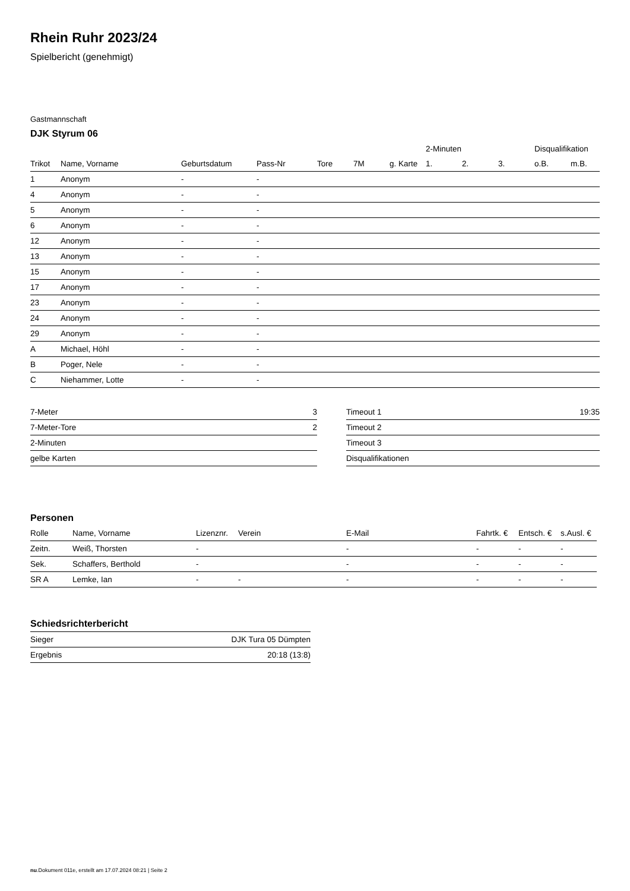Rhein Ruhr 2023/24
Spielbericht (genehmigt)
Gastmannschaft
DJK Styrum 06
| | | | | | | | 2-Minuten | | | Disqualifikation | |
| --- | --- | --- | --- | --- | --- | --- | --- | --- | --- | --- | --- |
| Trikot | Name, Vorname | Geburtsdatum | Pass-Nr | Tore | 7M | g. Karte | 1. | 2. | 3. | o.B. | m.B. |
| 1 | Anonym | - | - | | | | | | | | |
| 4 | Anonym | - | - | | | | | | | | |
| 5 | Anonym | - | - | | | | | | | | |
| 6 | Anonym | - | - | | | | | | | | |
| 12 | Anonym | - | - | | | | | | | | |
| 13 | Anonym | - | - | | | | | | | | |
| 15 | Anonym | - | - | | | | | | | | |
| 17 | Anonym | - | - | | | | | | | | |
| 23 | Anonym | - | - | | | | | | | | |
| 24 | Anonym | - | - | | | | | | | | |
| 29 | Anonym | - | - | | | | | | | | |
| A | Michael, Höhl | - | - | | | | | | | | |
| B | Poger, Nele | - | - | | | | | | | | |
| C | Niehammer, Lotte | - | - | | | | | | | | |
| 7-Meter | 3 |
| 7-Meter-Tore | 2 |
| 2-Minuten | |
| gelbe Karten | |
| Timeout 1 | 19:35 |
| Timeout 2 | |
| Timeout 3 | |
| Disqualifikationen | |
Personen
| Rolle | Name, Vorname | Lizenznr. | Verein | E-Mail | Fahrtk. € | Entsch. € | s.Ausl. € |
| --- | --- | --- | --- | --- | --- | --- | --- |
| Zeitn. | Weiß, Thorsten | - | | - | - | - | - |
| Sek. | Schaffers, Berthold | - | | - | - | - | - |
| SR A | Lemke, Ian | - | - | - | - | - | - |
Schiedsrichterbericht
| Sieger | DJK Tura 05 Dümpten |
| Ergebnis | 20:18 (13:8) |
nu.Dokument 011e, erstellt am 17.07.2024 08:21 | Seite 2